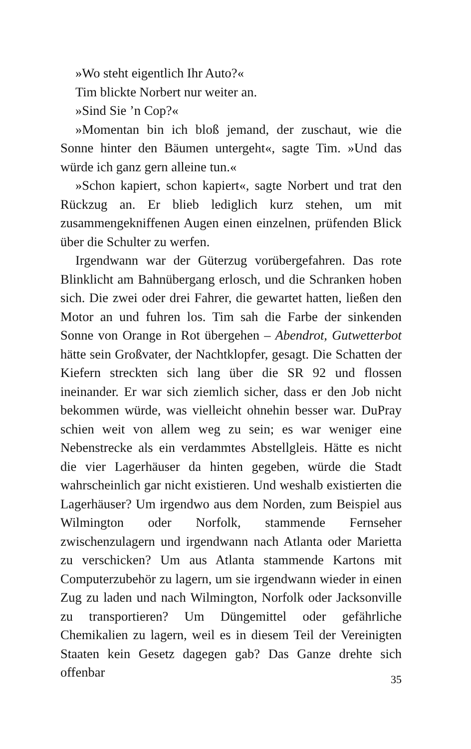»Wo steht eigentlich Ihr Auto?«
Tim blickte Norbert nur weiter an.
»Sind Sie ’n Cop?«
»Momentan bin ich bloß jemand, der zuschaut, wie die Sonne hinter den Bäumen untergeht«, sagte Tim. »Und das würde ich ganz gern alleine tun.«
»Schon kapiert, schon kapiert«, sagte Norbert und trat den Rückzug an. Er blieb lediglich kurz stehen, um mit zusammengekniffenen Augen einen einzelnen, prüfenden Blick über die Schulter zu werfen.
Irgendwann war der Güterzug vorübergefahren. Das rote Blinklicht am Bahnübergang erlosch, und die Schranken hoben sich. Die zwei oder drei Fahrer, die gewartet hatten, ließen den Motor an und fuhren los. Tim sah die Farbe der sinkenden Sonne von Orange in Rot übergehen – Abendrot, Gutwetterbot hätte sein Großvater, der Nachtklopfer, gesagt. Die Schatten der Kiefern streckten sich lang über die SR 92 und flossen ineinander. Er war sich ziemlich sicher, dass er den Job nicht bekommen würde, was vielleicht ohnehin besser war. DuPray schien weit von allem weg zu sein; es war weniger eine Nebenstrecke als ein verdammtes Abstellgleis. Hätte es nicht die vier Lagerhäuser da hinten gegeben, würde die Stadt wahrscheinlich gar nicht existieren. Und weshalb existierten die Lagerhäuser? Um irgendwo aus dem Norden, zum Beispiel aus Wilmington oder Norfolk, stammende Fernseher zwischenzulagern und irgendwann nach Atlanta oder Marietta zu verschicken? Um aus Atlanta stammende Kartons mit Computerzubehör zu lagern, um sie irgendwann wieder in einen Zug zu laden und nach Wilmington, Norfolk oder Jacksonville zu transportieren? Um Düngemittel oder gefährliche Chemikalien zu lagern, weil es in diesem Teil der Vereinigten Staaten kein Gesetz dagegen gab? Das Ganze drehte sich offenbar
35